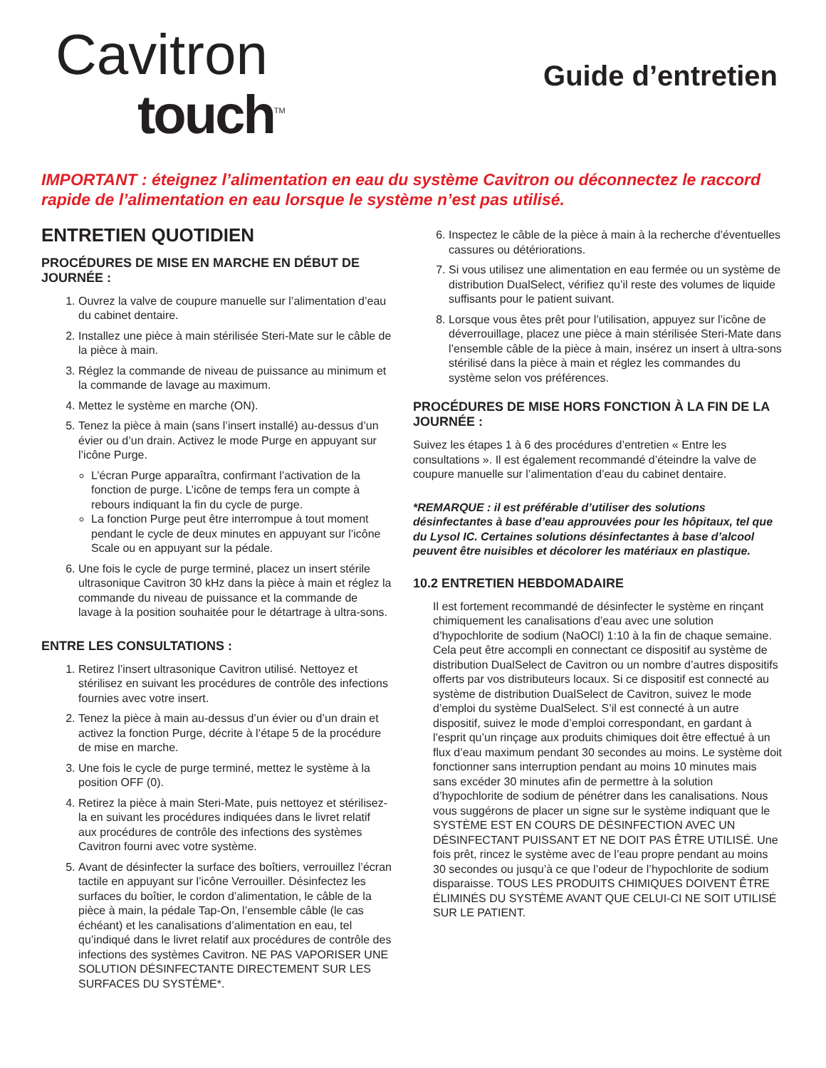Cavitron
touch<sup>TM</sup>
Guide d’entretien
IMPORTANT : éteignez l’alimentation en eau du système Cavitron ou déconnectez le raccord rapide de l’alimentation en eau lorsque le système n’est pas utilisé.
ENTRETIEN QUOTIDIEN
PROCÉDURES DE MISE EN MARCHE EN DÉBUT DE JOURNÉE :
1. Ouvrez la valve de coupure manuelle sur l’alimentation d’eau du cabinet dentaire.
2. Installez une pièce à main stérilisée Steri-Mate sur le câble de la pièce à main.
3. Réglez la commande de niveau de puissance au minimum et la commande de lavage au maximum.
4. Mettez le système en marche (ON).
5. Tenez la pièce à main (sans l’insert installé) au-dessus d’un évier ou d’un drain. Activez le mode Purge en appuyant sur l’icône Purge.
L’écran Purge apparaîtra, confirmant l’activation de la fonction de purge. L’icône de temps fera un compte à rebours indiquant la fin du cycle de purge.
La fonction Purge peut être interrompue à tout moment pendant le cycle de deux minutes en appuyant sur l’icône Scale ou en appuyant sur la pédale.
6. Une fois le cycle de purge terminé, placez un insert stérile ultrasonique Cavitron 30 kHz dans la pièce à main et réglez la commande du niveau de puissance et la commande de lavage à la position souhaitée pour le détartrage à ultra-sons.
ENTRE LES CONSULTATIONS :
1. Retirez l’insert ultrasonique Cavitron utilisé. Nettoyez et stérilisez en suivant les procédures de contrôle des infections fournies avec votre insert.
2. Tenez la pièce à main au-dessus d’un évier ou d’un drain et activez la fonction Purge, décrite à l’étape 5 de la procédure de mise en marche.
3. Une fois le cycle de purge terminé, mettez le système à la position OFF (0).
4. Retirez la pièce à main Steri-Mate, puis nettoyez et stérilisez-la en suivant les procédures indiquées dans le livret relatif aux procédures de contrôle des infections des systèmes Cavitron fourni avec votre système.
5. Avant de désinfecter la surface des boîtiers, verrouillez l’écran tactile en appuyant sur l’icône Verrouiller. Désinfectez les surfaces du boîtier, le cordon d’alimentation, le câble de la pièce à main, la pédale Tap-On, l’ensemble câble (le cas échéant) et les canalisations d’alimentation en eau, tel qu’indiqué dans le livret relatif aux procédures de contrôle des infections des systèmes Cavitron. NE PAS VAPORISER UNE SOLUTION DÉSINFECTANTE DIRECTEMENT SUR LES SURFACES DU SYSTÈME*.
6. Inspectez le câble de la pièce à main à la recherche d’éventuelles cassures ou détériorations.
7. Si vous utilisez une alimentation en eau fermée ou un système de distribution DualSelect, vérifiez qu’il reste des volumes de liquide suffisants pour le patient suivant.
8. Lorsque vous êtes prêt pour l’utilisation, appuyez sur l’icône de déverrouillage, placez une pièce à main stérilisée Steri-Mate dans l’ensemble câble de la pièce à main, insérez un insert à ultra-sons stérilisé dans la pièce à main et réglez les commandes du système selon vos préférences.
PROCÉDURES DE MISE HORS FONCTION À LA FIN DE LA JOURNÉE :
Suivez les étapes 1 à 6 des procédures d’entretien « Entre les consultations ». Il est également recommandé d’éteindre la valve de coupure manuelle sur l’alimentation d’eau du cabinet dentaire.
*REMARQUE : il est préférable d’utiliser des solutions désinfectantes à base d’eau approuvées pour les hôpitaux, tel que du Lysol IC. Certaines solutions désinfectantes à base d’alcool peuvent être nuisibles et décolorer les matériaux en plastique.
10.2 ENTRETIEN HEBDOMADAIRE
Il est fortement recommandé de désinfecter le système en rinçant chimiquement les canalisations d’eau avec une solution d’hypochlorite de sodium (NaOCl) 1:10 à la fin de chaque semaine. Cela peut être accompli en connectant ce dispositif au système de distribution DualSelect de Cavitron ou un nombre d’autres dispositifs offerts par vos distributeurs locaux. Si ce dispositif est connecté au système de distribution DualSelect de Cavitron, suivez le mode d’emploi du système DualSelect. S’il est connecté à un autre dispositif, suivez le mode d’emploi correspondant, en gardant à l’esprit qu’un rinçage aux produits chimiques doit être effectué à un flux d’eau maximum pendant 30 secondes au moins. Le système doit fonctionner sans interruption pendant au moins 10 minutes mais sans excéder 30 minutes afin de permettre à la solution d’hypochlorite de sodium de pénétrer dans les canalisations. Nous vous suggérons de placer un signe sur le système indiquant que le SYSTÈME EST EN COURS DE DÉSINFECTION AVEC UN DÉSINFECTANT PUISSANT ET NE DOIT PAS ÊTRE UTILISÉ. Une fois prêt, rincez le système avec de l’eau propre pendant au moins 30 secondes ou jusqu’à ce que l’odeur de l’hypochlorite de sodium disparaisse. TOUS LES PRODUITS CHIMIQUES DOIVENT ÊTRE ÉLIMINÉS DU SYSTÈME AVANT QUE CELUI-CI NE SOIT UTILISÉ SUR LE PATIENT.